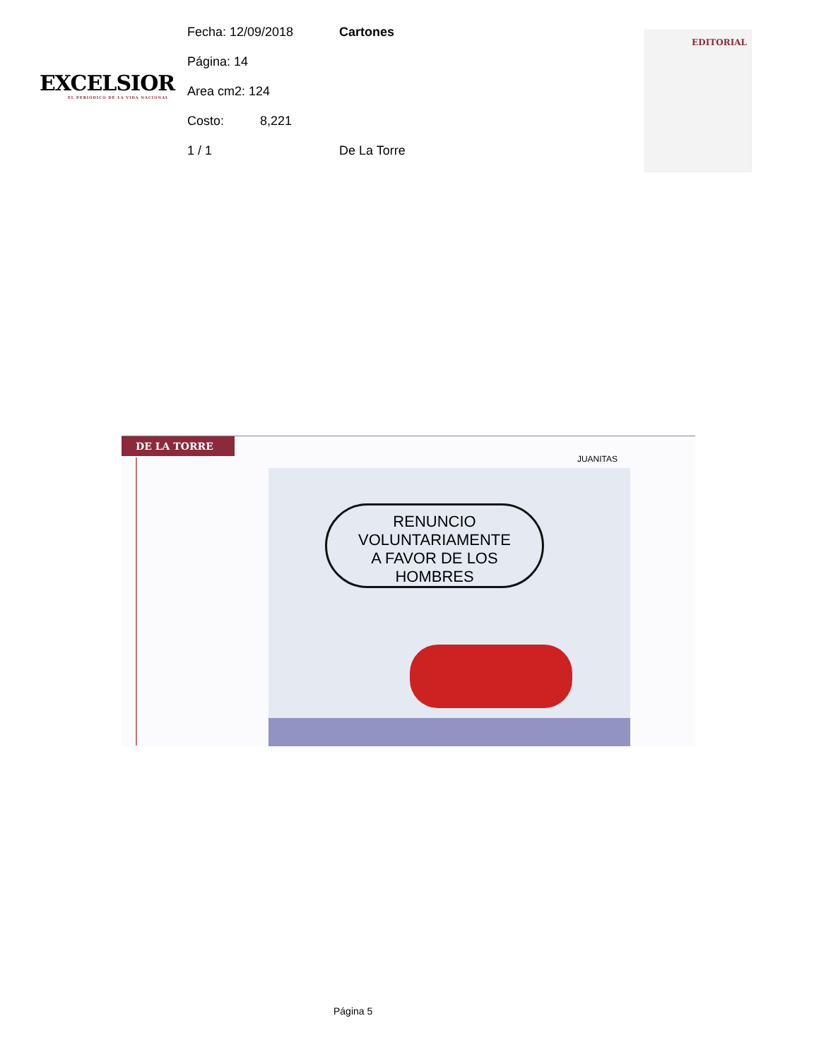EXCELSIOR
EL PERIÓDICO DE LA VIDA NACIONAL
Fecha: 12/09/2018 Cartones
Página: 14
Area cm2: 124
Costo: 8,221
1 / 1 De La Torre
EDITORIAL
DE LA TORRE
JUANITAS
RENUNCIO
VOLUNTARIAMENTE
A FAVOR DE LOS
HOMBRES
Página 5